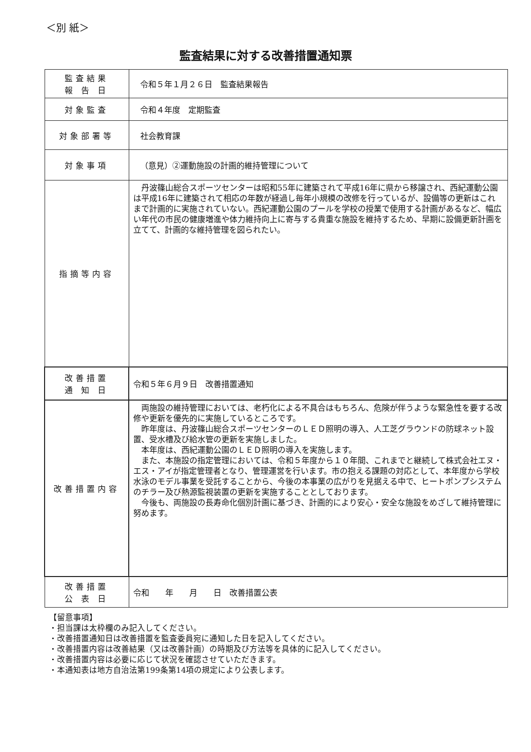＜別 紙＞
監査結果に対する改善措置通知票
| 監査結果 報 告 日 | 令和５年１月２６日 監査結果報告 |
| 対象監査 | 令和４年度 定期監査 |
| 対象部署等 | 社会教育課 |
| 対象事項 | （意見）②運動施設の計画的維持管理について |
| 指摘等内容 | 丹波篠山総合スポーツセンターは昭和55年に建築されて平成16年に県から移譲され、西紀運動公園は平成16年に建築されて相応の年数が経過し毎年小規模の改修を行っているが、設備等の更新はこれまで計画的に実施されていない。西紀運動公園のプールを学校の授業で使用する計画があるなど、幅広い年代の市民の健康増進や体力維持向上に寄与する貴重な施設を維持するため、早期に設備更新計画を立てて、計画的な維持管理を図られたい。 |
| 改善措置 通 知 日 | 令和５年６月９日 改善措置通知 |
| 改善措置内容 | 両施設の維持管理においては、老朽化による不具合はもちろん、危険が伴うような緊急性を要する改修や更新を優先的に実施しているところです。 昨年度は、丹波篠山総合スポーツセンターのＬＥＤ照明の導入、人工芝グラウンドの防球ネット設置、受水槽及び給水管の更新を実施しました。 本年度は、西紀運動公園のＬＥＤ照明の導入を実施します。 また、本施設の指定管理においては、令和５年度から１０年間、これまでと継続して株式会社エヌ・エス・アイが指定管理者となり、管理運営を行います。市の抱える課題の対応として、本年度から学校水泳のモデル事業を受託することから、今後の本事業の広がりを見据える中で、ヒートポンプシステムのチラー及び熱源監視装置の更新を実施することとしております。 今後も、両施設の長寿命化個別計画に基づき、計画的により安心・安全な施設をめざして維持管理に努めます。 |
| 改善措置 公 表 日 | 令和 年 月 日 改善措置公表 |
【留意事項】
・担当課は太枠欄のみ記入してください。
・改善措置通知日は改善措置を監査委員宛に通知した日を記入してください。
・改善措置内容は改善結果（又は改善計画）の時期及び方法等を具体的に記入してください。
・改善措置内容は必要に応じて状況を確認させていただきます。
・本通知表は地方自治法第199条第14項の規定により公表します。